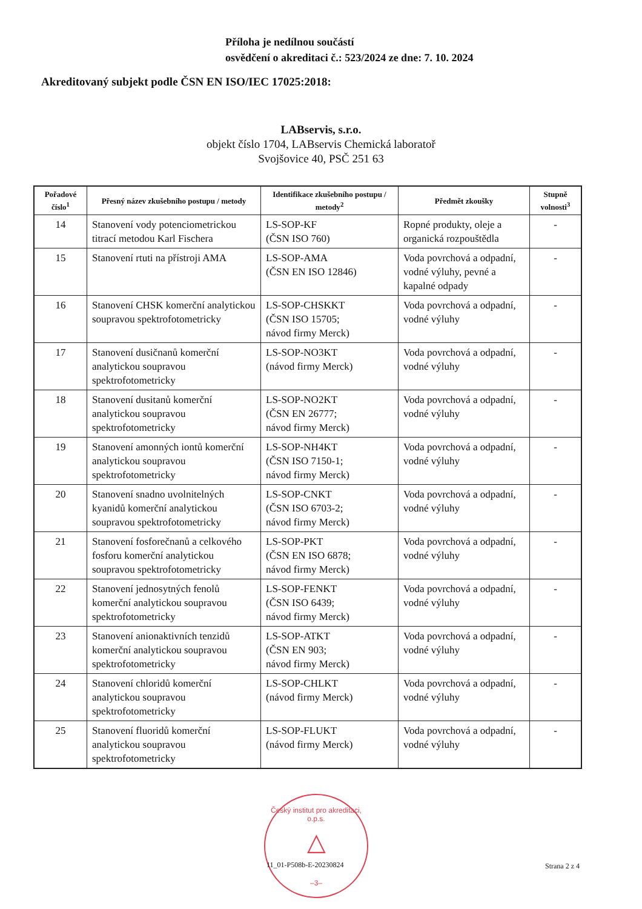Příloha je nedílnou součástí
osvědčení o akreditaci č.: 523/2024 ze dne: 7. 10. 2024
Akreditovaný subjekt podle ČSN EN ISO/IEC 17025:2018:
LABservis, s.r.o.
objekt číslo 1704, LABservis Chemická laboratoř
Svojšovice 40, PSČ 251 63
| Pořadové číslo<sup>1</sup> | Přesný název zkušebního postupu / metody | Identifikace zkušebního postupu / metody<sup>2</sup> | Předmět zkoušky | Stupně volnosti<sup>3</sup> |
| --- | --- | --- | --- | --- |
| 14 | Stanovení vody potenciometrickou titrací metodou Karl Fischera | LS-SOP-KF (ČSN ISO 760) | Ropné produkty, oleje a organická rozpouštědla | - |
| 15 | Stanovení rtuti na přístroji AMA | LS-SOP-AMA (ČSN EN ISO 12846) | Voda povrchová a odpadní, vodné výluhy, pevné a kapalné odpady | - |
| 16 | Stanovení CHSK komerční analytickou soupravou spektrofotometricky | LS-SOP-CHSKKT (ČSN ISO 15705; návod firmy Merck) | Voda povrchová a odpadní, vodné výluhy | - |
| 17 | Stanovení dusičnanů komerční analytickou soupravou spektrofotometricky | LS-SOP-NO3KT (návod firmy Merck) | Voda povrchová a odpadní, vodné výluhy | - |
| 18 | Stanovení dusitanů komerční analytickou soupravou spektrofotometricky | LS-SOP-NO2KT (ČSN EN 26777; návod firmy Merck) | Voda povrchová a odpadní, vodné výluhy | - |
| 19 | Stanovení amonných iontů komerční analytickou soupravou spektrofotometricky | LS-SOP-NH4KT (ČSN ISO 7150-1; návod firmy Merck) | Voda povrchová a odpadní, vodné výluhy | - |
| 20 | Stanovení snadno uvolnitelných kyanidů komerční analytickou soupravou spektrofotometricky | LS-SOP-CNKT (ČSN ISO 6703-2; návod firmy Merck) | Voda povrchová a odpadní, vodné výluhy | - |
| 21 | Stanovení fosforečnanů a celkového fosforu komerční analytickou soupravou spektrofotometricky | LS-SOP-PKT (ČSN EN ISO 6878; návod firmy Merck) | Voda povrchová a odpadní, vodné výluhy | - |
| 22 | Stanovení jednosytných fenolů komerční analytickou soupravou spektrofotometricky | LS-SOP-FENKT (ČSN ISO 6439; návod firmy Merck) | Voda povrchová a odpadní, vodné výluhy | - |
| 23 | Stanovení anionaktivních tenzidů komerční analytickou soupravou spektrofotometricky | LS-SOP-ATKT (ČSN EN 903; návod firmy Merck) | Voda povrchová a odpadní, vodné výluhy | - |
| 24 | Stanovení chloridů komerční analytickou soupravou spektrofotometricky | LS-SOP-CHLKT (návod firmy Merck) | Voda povrchová a odpadní, vodné výluhy | - |
| 25 | Stanovení fluoridů komerční analytickou soupravou spektrofotometricky | LS-SOP-FLUKT (návod firmy Merck) | Voda povrchová a odpadní, vodné výluhy | - |
Český institut pro akreditaci, o.p.s.
△
–3–
11_01-P508b-E-20230824 Strana 2 z 4